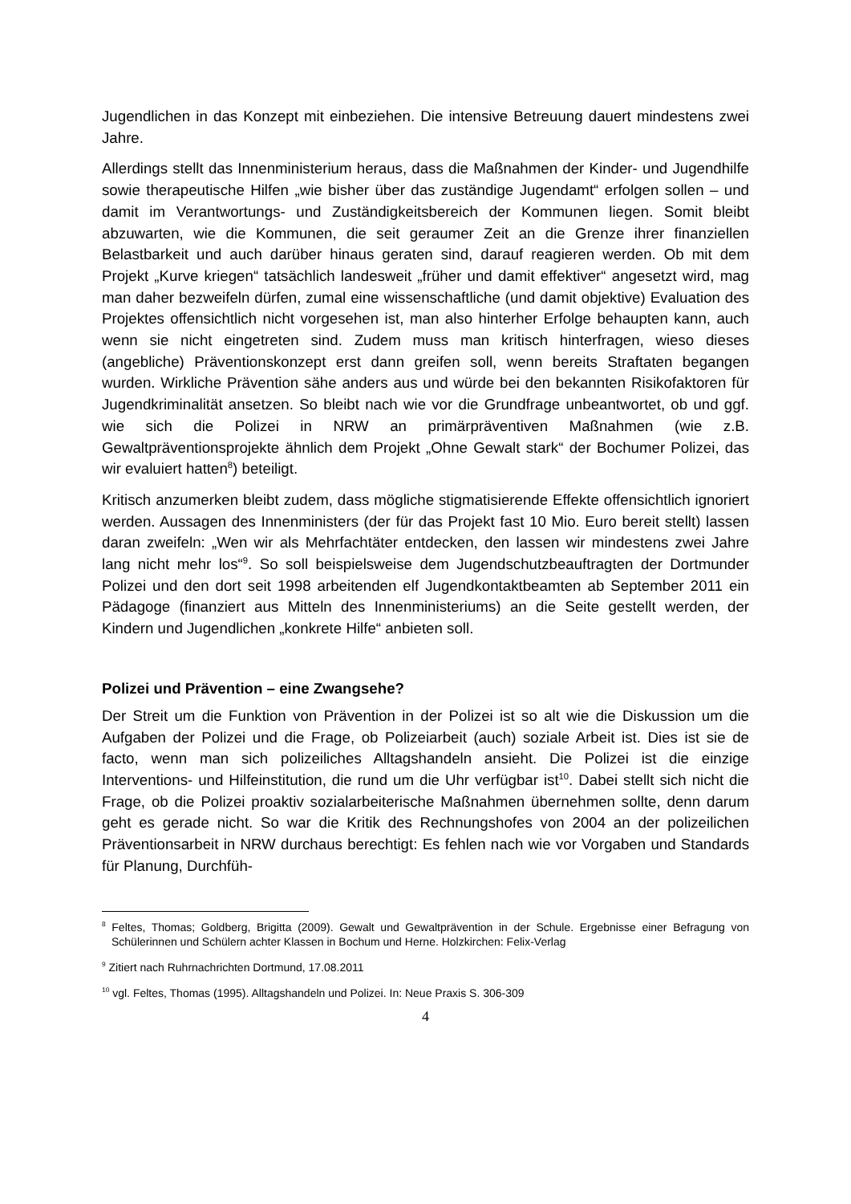Jugendlichen in das Konzept mit einbeziehen. Die intensive Betreuung dauert mindestens zwei Jahre.
Allerdings stellt das Innenministerium heraus, dass die Maßnahmen der Kinder- und Jugendhilfe sowie therapeutische Hilfen „wie bisher über das zuständige Jugendamt“ erfolgen sollen – und damit im Verantwortungs- und Zuständigkeitsbereich der Kommunen liegen. Somit bleibt abzuwarten, wie die Kommunen, die seit geraumer Zeit an die Grenze ihrer finanziellen Belastbarkeit und auch darüber hinaus geraten sind, darauf reagieren werden. Ob mit dem Projekt „Kurve kriegen“ tatsächlich landesweit „früher und damit effektiver“ angesetzt wird, mag man daher bezweifeln dürfen, zumal eine wissenschaftliche (und damit objektive) Evaluation des Projektes offensichtlich nicht vorgesehen ist, man also hinterher Erfolge behaupten kann, auch wenn sie nicht eingetreten sind. Zudem muss man kritisch hinterfragen, wieso dieses (angebliche) Präventionskonzept erst dann greifen soll, wenn bereits Straftaten begangen wurden. Wirkliche Prävention sähe anders aus und würde bei den bekannten Risikofaktoren für Jugendkriminalität ansetzen. So bleibt nach wie vor die Grundfrage unbeantwortet, ob und ggf. wie sich die Polizei in NRW an primärpräventiven Maßnahmen (wie z.B. Gewaltpräventionsprojekte ähnlich dem Projekt „Ohne Gewalt stark“ der Bochumer Polizei, das wir evaluiert hatten<sup>8</sup>) beteiligt.
Kritisch anzumerken bleibt zudem, dass mögliche stigmatisierende Effekte offensichtlich ignoriert werden. Aussagen des Innenministers (der für das Projekt fast 10 Mio. Euro bereit stellt) lassen daran zweifeln: „Wen wir als Mehrfachtäter entdecken, den lassen wir mindestens zwei Jahre lang nicht mehr los“<sup>9</sup>. So soll beispielsweise dem Jugendschutzbeauftragten der Dortmunder Polizei und den dort seit 1998 arbeitenden elf Jugendkontaktbeamten ab September 2011 ein Pädagoge (finanziert aus Mitteln des Innenministeriums) an die Seite gestellt werden, der Kindern und Jugendlichen „konkrete Hilfe“ anbieten soll.
Polizei und Prävention – eine Zwangsehe?
Der Streit um die Funktion von Prävention in der Polizei ist so alt wie die Diskussion um die Aufgaben der Polizei und die Frage, ob Polizeiarbeit (auch) soziale Arbeit ist. Dies ist sie de facto, wenn man sich polizeiliches Alltagshandeln ansieht. Die Polizei ist die einzige Interventions- und Hilfeinstitution, die rund um die Uhr verfügbar ist<sup>10</sup>. Dabei stellt sich nicht die Frage, ob die Polizei proaktiv sozialarbeiterische Maßnahmen übernehmen sollte, denn darum geht es gerade nicht. So war die Kritik des Rechnungshofes von 2004 an der polizeilichen Präventionsarbeit in NRW durchaus berechtigt: Es fehlen nach wie vor Vorgaben und Standards für Planung, Durchfüh-
<sup>8</sup> Feltes, Thomas; Goldberg, Brigitta (2009). Gewalt und Gewaltprävention in der Schule. Ergebnisse einer Befragung von Schülerinnen und Schülern achter Klassen in Bochum und Herne. Holzkirchen: Felix-Verlag
<sup>9</sup> Zitiert nach Ruhrnachrichten Dortmund, 17.08.2011
<sup>10</sup> vgl. Feltes, Thomas (1995). Alltagshandeln und Polizei. In: Neue Praxis S. 306-309
4